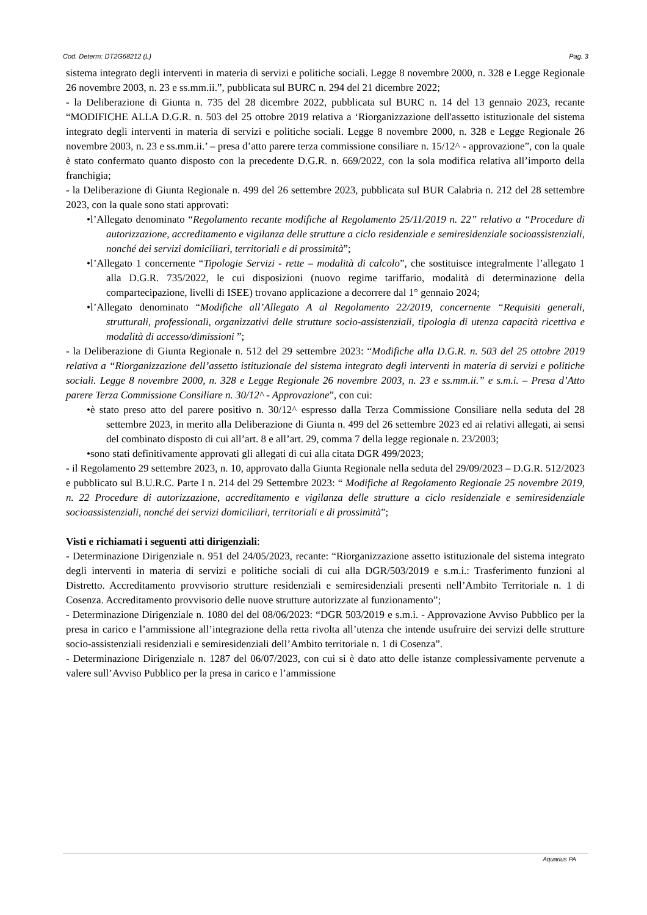Cod. Determ: DT2G68212 (L) Pag. 3
sistema integrato degli interventi in materia di servizi e politiche sociali. Legge 8 novembre 2000, n. 328 e Legge Regionale 26 novembre 2003, n. 23 e ss.mm.ii.”, pubblicata sul BURC n. 294 del 21 dicembre 2022;
- la Deliberazione di Giunta n. 735 del 28 dicembre 2022, pubblicata sul BURC n. 14 del 13 gennaio 2023, recante “MODIFICHE ALLA D.G.R. n. 503 del 25 ottobre 2019 relativa a ‘Riorganizzazione dell'assetto istituzionale del sistema integrato degli interventi in materia di servizi e politiche sociali. Legge 8 novembre 2000, n. 328 e Legge Regionale 26 novembre 2003, n. 23 e ss.mm.ii.’ – presa d’atto parere terza commissione consiliare n. 15/12^ - approvazione”, con la quale è stato confermato quanto disposto con la precedente D.G.R. n. 669/2022, con la sola modifica relativa all’importo della franchigia;
- la Deliberazione di Giunta Regionale n. 499 del 26 settembre 2023, pubblicata sul BUR Calabria n. 212 del 28 settembre 2023, con la quale sono stati approvati:
•l’Allegato denominato “Regolamento recante modifiche al Regolamento 25/11/2019 n. 22” relativo a “Procedure di autorizzazione, accreditamento e vigilanza delle strutture a ciclo residenziale e semiresidenziale socioassistenziali, nonché dei servizi domiciliari, territoriali e di prossimità”;
•l’Allegato 1 concernente “Tipologie Servizi - rette – modalità di calcolo”, che sostituisce integralmente l’allegato 1 alla D.G.R. 735/2022, le cui disposizioni (nuovo regime tariffario, modalità di determinazione della compartecipazione, livelli di ISEE) trovano applicazione a decorrere dal 1° gennaio 2024;
•l’Allegato denominato “Modifiche all’Allegato A al Regolamento 22/2019, concernente “Requisiti generali, strutturali, professionali, organizzativi delle strutture socio-assistenziali, tipologia di utenza capacità ricettiva e modalità di accesso/dimissioni ”;
- la Deliberazione di Giunta Regionale n. 512 del 29 settembre 2023: “Modifiche alla D.G.R. n. 503 del 25 ottobre 2019 relativa a “Riorganizzazione dell’assetto istituzionale del sistema integrato degli interventi in materia di servizi e politiche sociali. Legge 8 novembre 2000, n. 328 e Legge Regionale 26 novembre 2003, n. 23 e ss.mm.ii.” e s.m.i. – Presa d’Atto parere Terza Commissione Consiliare n. 30/12^ - Approvazione”, con cui:
•è stato preso atto del parere positivo n. 30/12^ espresso dalla Terza Commissione Consiliare nella seduta del 28 settembre 2023, in merito alla Deliberazione di Giunta n. 499 del 26 settembre 2023 ed ai relativi allegati, ai sensi del combinato disposto di cui all’art. 8 e all’art. 29, comma 7 della legge regionale n. 23/2003;
•sono stati definitivamente approvati gli allegati di cui alla citata DGR 499/2023;
- il Regolamento 29 settembre 2023, n. 10, approvato dalla Giunta Regionale nella seduta del 29/09/2023 – D.G.R. 512/2023 e pubblicato sul B.U.R.C. Parte I n. 214 del 29 Settembre 2023: “ Modifiche al Regolamento Regionale 25 novembre 2019, n. 22 Procedure di autorizzazione, accreditamento e vigilanza delle strutture a ciclo residenziale e semiresidenziale socioassistenziali, nonché dei servizi domiciliari, territoriali e di prossimità”;
Visti e richiamati i seguenti atti dirigenziali:
- Determinazione Dirigenziale n. 951 del 24/05/2023, recante: “Riorganizzazione assetto istituzionale del sistema integrato degli interventi in materia di servizi e politiche sociali di cui alla DGR/503/2019 e s.m.i.: Trasferimento funzioni al Distretto. Accreditamento provvisorio strutture residenziali e semiresidenziali presenti nell’Ambito Territoriale n. 1 di Cosenza. Accreditamento provvisorio delle nuove strutture autorizzate al funzionamento”;
- Determinazione Dirigenziale n. 1080 del del 08/06/2023: “DGR 503/2019 e s.m.i. - Approvazione Avviso Pubblico per la presa in carico e l’ammissione all’integrazione della retta rivolta all’utenza che intende usufruire dei servizi delle strutture socio-assistenziali residenziali e semiresidenziali dell’Ambito territoriale n. 1 di Cosenza”.
- Determinazione Dirigenziale n. 1287 del 06/07/2023, con cui si è dato atto delle istanze complessivamente pervenute a valere sull’Avviso Pubblico per la presa in carico e l’ammissione
Aquarius PA